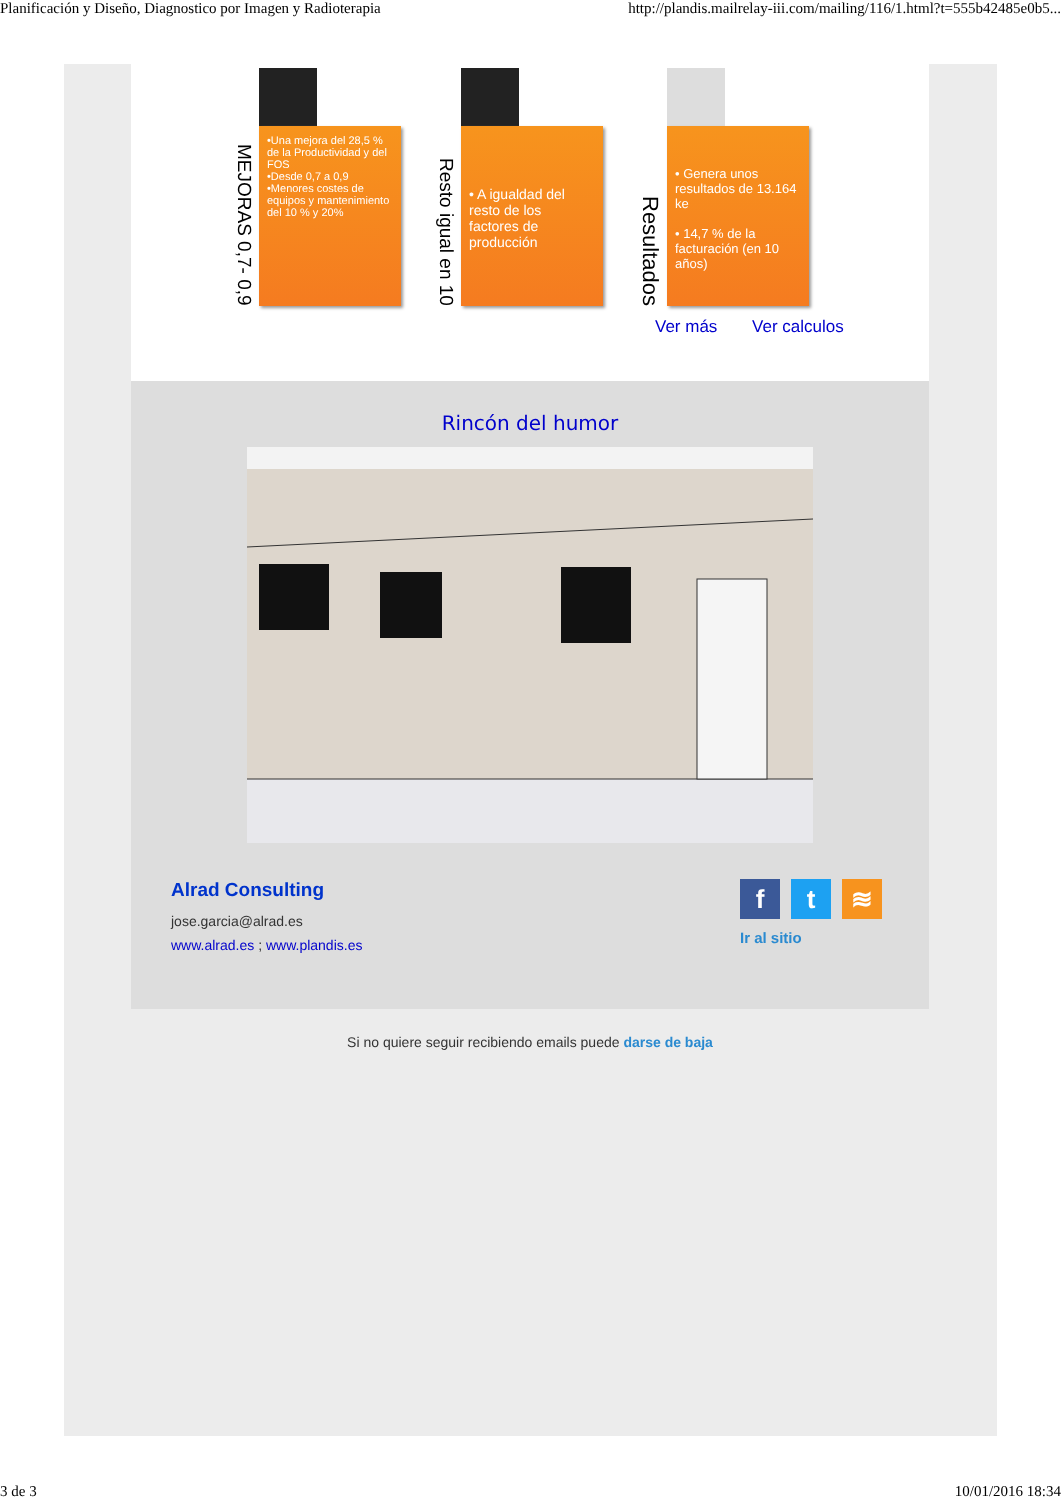Planificación y Diseño, Diagnostico por Imagen y Radioterapia http://plandis.mailrelay-iii.com/mailing/116/1.html?t=555b42485e0b5...
MEJORAS 0,7- 0,9
•Una mejora del 28,5 % de la Productividad y del FOS
•Desde 0,7 a 0,9
•Menores costes de equipos y mantenimiento del 10 % y 20%
Resto igual en 10
• A igualdad del resto de los factores de producción
Resultados
• Genera unos resultados de 13.164 ke
• 14,7 % de la facturación (en 10 años)
Ver más Ver calculos
Rincón del humor
Alrad Consulting
jose.garcia@alrad.es
www.alrad.es ; www.plandis.es
ft ≋
Ir al sitio
Si no quiere seguir recibiendo emails puede darse de baja
3 de 3 10/01/2016 18:34